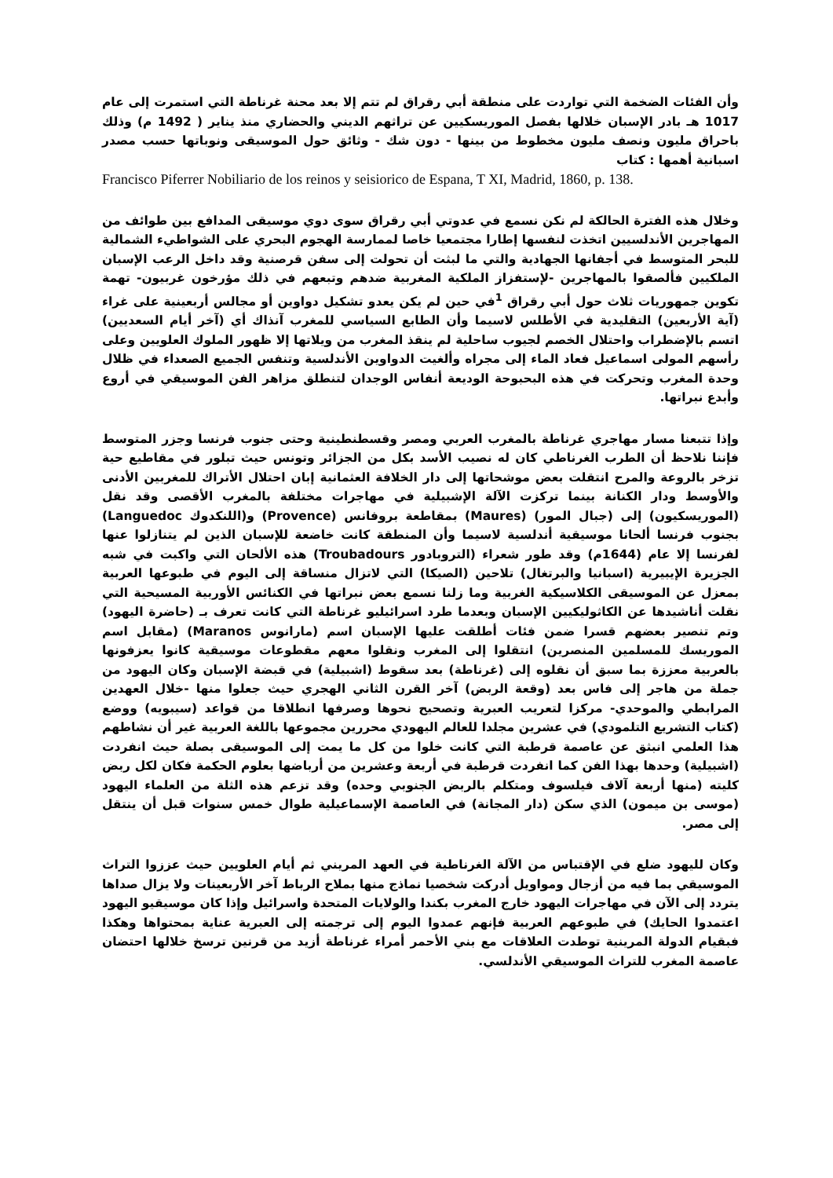وأن الفئات الضخمة التي تواردت على منطقة أبي رقراق لم تتم إلا بعد محنة غرناطة التي استمرت إلى عام 1017 هـ بادر الإسبان خلالها بفصل الموريسكيين عن تراثهم الديني والحضاري منذ يناير ( 1492 م) وذلك باحراق مليون ونصف مليون مخطوط من بينها - دون شك - وثائق حول الموسيقى ونوباتها حسب مصدر اسبانية أهمها : كتاب
Francisco Piferrer Nobiliario de los reinos y seisiorico de Espana, T XI, Madrid, 1860, p. 138.
وخلال هذه الفترة الحالكة لم نكن نسمع في عدوتي أبي رقراق سوى دوي موسيقى المدافع بين طوائف من المهاجرين الأندلسيين اتخذت لنفسها إطارا مجتمعيا خاصا لممارسة الهجوم البحري على الشواطيء الشمالية للبحر المتوسط في أجفانها الجهادية والتي ما لبثت أن تحولت إلى سفن قرصنية وقد داخل الرعب الإسبان الملكيين فألصقوا بالمهاجرين -لإستفزاز الملكية المغربية ضدهم وتبعهم في ذلك مؤرخون غربيون- تهمة تكوين جمهوريات ثلاث حول أبي رقراق <sup>1</sup>في حين لم يكن يعدو تشكيل دواوين أو مجالس أربعينية على غراء (آية الأربعين) التقليدية في الأطلس لاسيما وأن الطابع السياسي للمغرب آنذاك أي (آخر أيام السعديين) اتسم بالإضطراب واحتلال الخصم لجيوب ساحلية لم ينقذ المغرب من ويلاتها إلا ظهور الملوك العلويين وعلى رأسهم المولى اسماعيل فعاد الماء إلى مجراه وألغيت الدواوين الأندلسية وتنفس الجميع الصعداء في ظلال وحدة المغرب وتحركت في هذه البحبوحة الوديعة أنفاس الوجدان لتنطلق مزاهر الفن الموسيقي في أروع وأبدع نبراتها.
وإذا تتبعنا مسار مهاجري غرناطة بالمغرب العربي ومصر وقسطنطينية وحتى جنوب فرنسا وجزر المتوسط فإننا نلاحظ أن الطرب الغرناطي كان له نصيب الأسد بكل من الجزائر وتونس حيث تبلور في مقاطيع حية تزخر بالروعة والمرح انتقلت بعض موشحاتها إلى دار الخلافة العثمانية إبان احتلال الأتراك للمغربين الأدنى والأوسط ودار الكنانة بينما تركزت الآلة الإشبيلية في مهاجرات مختلفة بالمغرب الأقصى وقد نقل (الموريسكيون) إلى (جبال المور) (Maures) بمقاطعة بروفانس (Provence) و(اللنكدوك Languedoc) بجنوب فرنسا ألحانا موسيقية أندلسية لاسيما وأن المنطقة كانت خاضعة للإسبان الذين لم يتنازلوا عنها لفرنسا إلا عام (1644م) وقد طور شعراء (التروبادور Troubadours) هذه الألحان التي واكبت في شبه الجزيرة الإيبيرية (اسبانيا والبرتغال) تلاحين (الصيكا) التي لاتزال منساقة إلى اليوم في طبوعها العربية بمعزل عن الموسيقى الكلاسيكية الغربية وما زلنا نسمع بعض نبراتها في الكنائس الأوربية المسيحية التي نقلت أناشيدها عن الكاثوليكيين الإسبان وبعدما طرد اسرائيليو غرناطة التي كانت تعرف بـ (حاضرة اليهود) وتم تنصير بعضهم قسرا ضمن فئات أطلقت عليها الإسبان اسم (مارانوس Maranos) (مقابل اسم الموريسك للمسلمين المنصرين) انتقلوا إلى المغرب ونقلوا معهم مقطوعات موسيقية كانوا يعزفونها بالعربية معززة بما سبق أن نقلوه إلى (غرناطة) بعد سقوط (اشبيلية) في قبضة الإسبان وكان اليهود من جملة من هاجر إلى فاس بعد (وقعة الربض) آخر القرن الثاني الهجري حيث جعلوا منها -خلال العهدين المرابطي والموحدي- مركزا لتعريب العبرية وتصحيح نحوها وصرفها انطلاقا من قواعد (سيبويه) ووضع (كتاب التشريع التلمودي) في عشرين مجلدا للعالم اليهودي محررين مجموعها باللغة العربية غير أن نشاطهم هذا العلمي انبثق عن عاصمة قرطبة التي كانت خلوا من كل ما يمت إلى الموسيقى بصلة حيث انفردت (اشبيلية) وحدها بهذا الفن كما انفردت قرطبة في أربعة وعشرين من أرباضها بعلوم الحكمة فكان لكل ربض كليته (منها أربعة آلاف فيلسوف ومتكلم بالربض الجنوبي وحده) وقد تزعم هذه الثلة من العلماء اليهود (موسى بن ميمون) الذي سكن (دار المجانة) في العاصمة الإسماعيلية طوال خمس سنوات قبل أن ينتقل إلى مصر.
وكان لليهود ضلع في الإقتباس من الآلة الغرناطية في العهد المريني ثم أيام العلويين حيث عززوا التراث الموسيقي بما فيه من أزجال ومواويل أدركت شخصيا نماذج منها بملاح الرباط آخر الأربعينات ولا يزال صداها يتردد إلى الآن في مهاجرات اليهود خارج المغرب بكندا والولايات المتحدة واسرائيل وإذا كان موسيقيو اليهود اعتمدوا الحايك) في طبوعهم العربية فإنهم عمدوا اليوم إلى ترجمته إلى العبرية عناية بمحتواها وهكذا فبقيام الدولة المرينية توطدت العلاقات مع بني الأحمر أمراء غرناطة أزيد من قرنين ترسخ خلالها احتضان عاصمة المغرب للتراث الموسيقي الأندلسي.